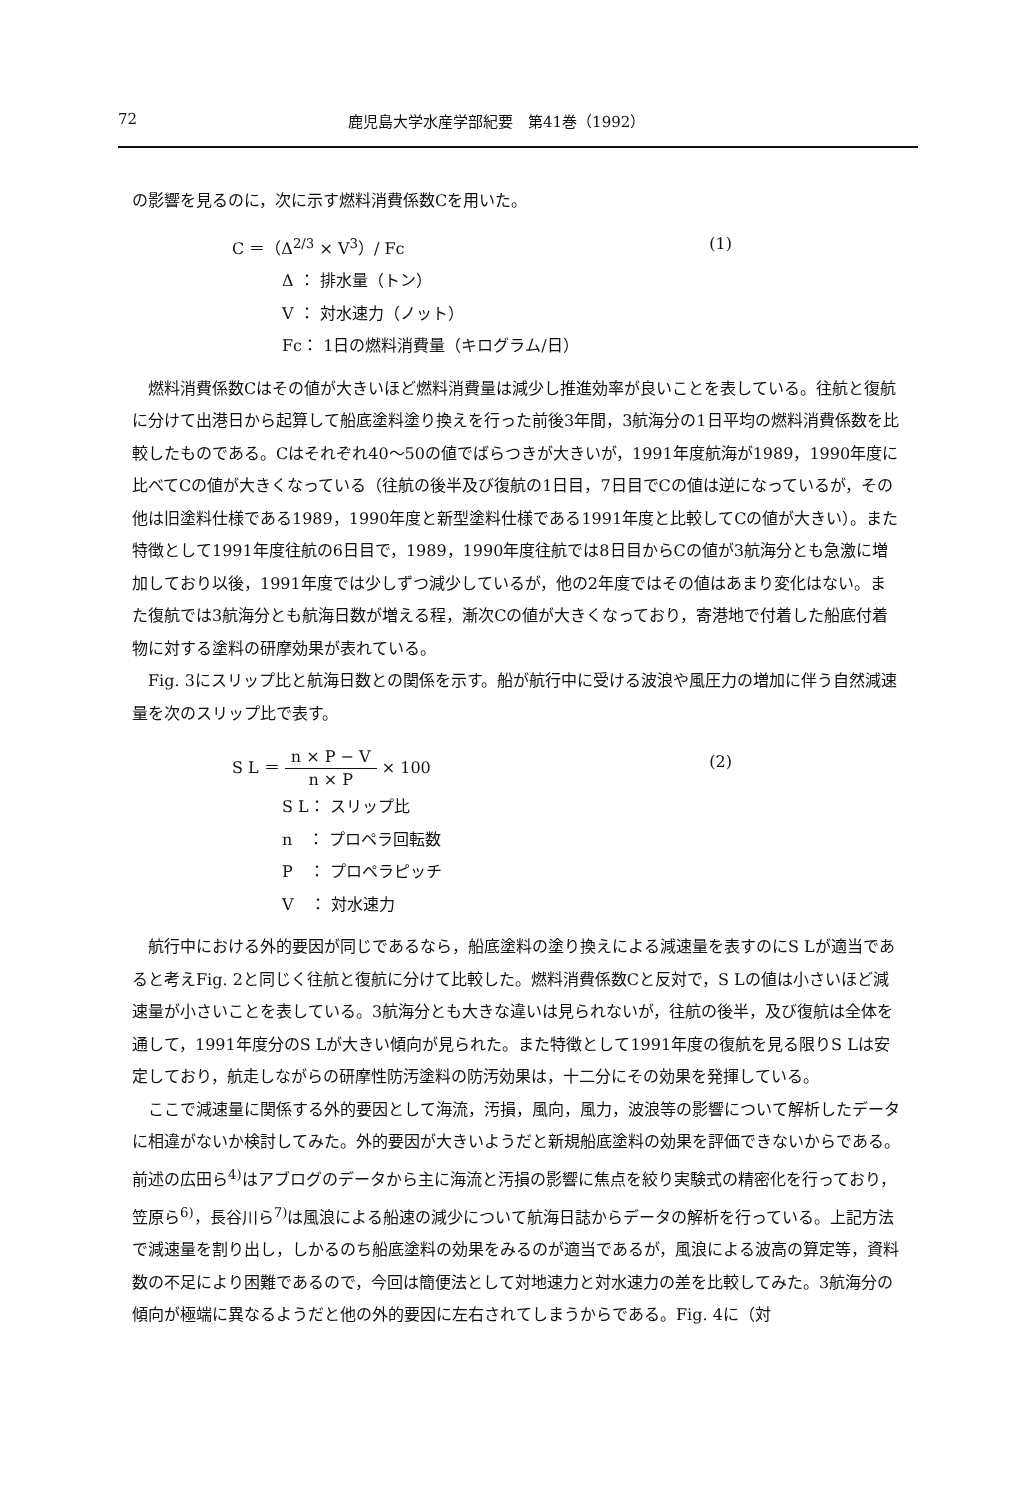72 鹿児島大学水産学部紀要　第41巻（1992）
の影響を見るのに，次に示す燃料消費係数Cを用いた。
C ＝（Δ<sup>2/3</sup> × V<sup>3</sup>）/ Fc (1)
Δ ： 排水量（トン）
V ： 対水速力（ノット）
Fc： 1日の燃料消費量（キログラム/日）
燃料消費係数Cはその値が大きいほど燃料消費量は減少し推進効率が良いことを表している。往航と復航に分けて出港日から起算して船底塗料塗り換えを行った前後3年間，3航海分の1日平均の燃料消費係数を比較したものである。Cはそれぞれ40〜50の値でばらつきが大きいが，1991年度航海が1989，1990年度に比べてCの値が大きくなっている（往航の後半及び復航の1日目，7日目でCの値は逆になっているが，その他は旧塗料仕様である1989，1990年度と新型塗料仕様である1991年度と比較してCの値が大きい）。また特徴として1991年度往航の6日目で，1989，1990年度往航では8日目からCの値が3航海分とも急激に増加しており以後，1991年度では少しずつ減少しているが，他の2年度ではその値はあまり変化はない。また復航では3航海分とも航海日数が増える程，漸次Cの値が大きくなっており，寄港地で付着した船底付着物に対する塗料の研摩効果が表れている。
Fig. 3にスリップ比と航海日数との関係を示す。船が航行中に受ける波浪や風圧力の増加に伴う自然減速量を次のスリップ比で表す。
S L ＝
n × P − V
n × P
× 100 (2)
S L： スリップ比
n　： プロペラ回転数
P　： プロペラピッチ
V　： 対水速力
航行中における外的要因が同じであるなら，船底塗料の塗り換えによる減速量を表すのにS Lが適当であると考えFig. 2と同じく往航と復航に分けて比較した。燃料消費係数Cと反対で，S Lの値は小さいほど減速量が小さいことを表している。3航海分とも大きな違いは見られないが，往航の後半，及び復航は全体を通して，1991年度分のS Lが大きい傾向が見られた。また特徴として1991年度の復航を見る限りS Lは安定しており，航走しながらの研摩性防汚塗料の防汚効果は，十二分にその効果を発揮している。
ここで減速量に関係する外的要因として海流，汚損，風向，風力，波浪等の影響について解析したデータに相違がないか検討してみた。外的要因が大きいようだと新規船底塗料の効果を評価できないからである。前述の広田ら<sup>4)</sup>はアブログのデータから主に海流と汚損の影響に焦点を絞り実験式の精密化を行っており，笠原ら<sup>6)</sup>，長谷川ら<sup>7)</sup>は風浪による船速の減少について航海日誌からデータの解析を行っている。上記方法で減速量を割り出し，しかるのち船底塗料の効果をみるのが適当であるが，風浪による波高の算定等，資料数の不足により困難であるので，今回は簡便法として対地速力と対水速力の差を比較してみた。3航海分の傾向が極端に異なるようだと他の外的要因に左右されてしまうからである。Fig. 4に（対